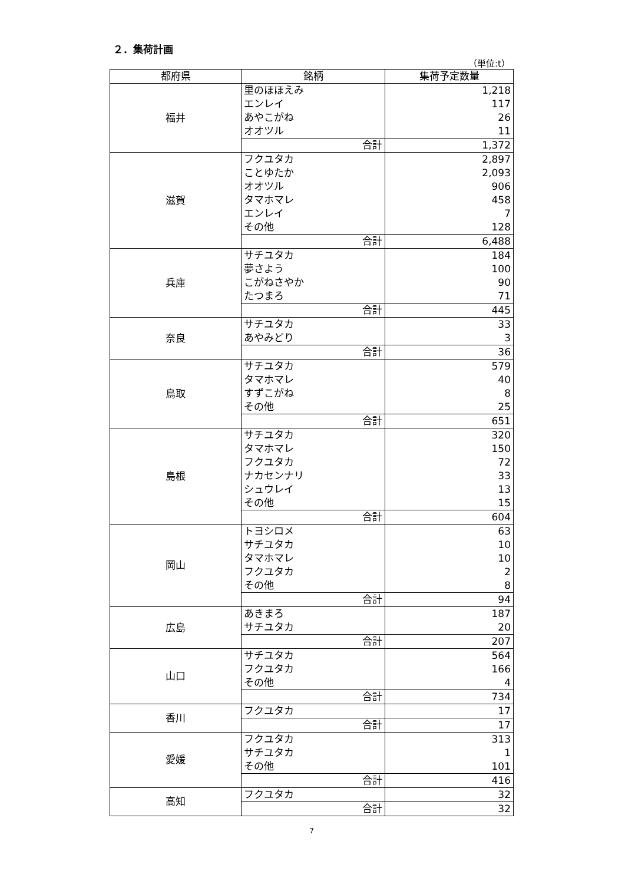２．集荷計画
（単位:t）
| 都府県 | 銘柄 | 集荷予定数量 |
| --- | --- | --- |
| 福井 | 里のほほえみ | 1,218 |
| | エンレイ | 117 |
| | あやこがね | 26 |
| | オオツル | 11 |
| | 合計 | 1,372 |
| 滋賀 | フクユタカ | 2,897 |
| | ことゆたか | 2,093 |
| | オオツル | 906 |
| | タマホマレ | 458 |
| | エンレイ | 7 |
| | その他 | 128 |
| | 合計 | 6,488 |
| 兵庫 | サチユタカ | 184 |
| | 夢さよう | 100 |
| | こがねさやか | 90 |
| | たつまろ | 71 |
| | 合計 | 445 |
| 奈良 | サチユタカ | 33 |
| | あやみどり | 3 |
| | 合計 | 36 |
| 鳥取 | サチユタカ | 579 |
| | タマホマレ | 40 |
| | すずこがね | 8 |
| | その他 | 25 |
| | 合計 | 651 |
| 島根 | サチユタカ | 320 |
| | タマホマレ | 150 |
| | フクユタカ | 72 |
| | ナカセンナリ | 33 |
| | シュウレイ | 13 |
| | その他 | 15 |
| | 合計 | 604 |
| 岡山 | トヨシロメ | 63 |
| | サチユタカ | 10 |
| | タマホマレ | 10 |
| | フクユタカ | 2 |
| | その他 | 8 |
| | 合計 | 94 |
| 広島 | あきまろ | 187 |
| | サチユタカ | 20 |
| | 合計 | 207 |
| 山口 | サチユタカ | 564 |
| | フクユタカ | 166 |
| | その他 | 4 |
| | 合計 | 734 |
| 香川 | フクユタカ | 17 |
| | 合計 | 17 |
| 愛媛 | フクユタカ | 313 |
| | サチユタカ | 1 |
| | その他 | 101 |
| | 合計 | 416 |
| 高知 | フクユタカ | 32 |
| | 合計 | 32 |
7